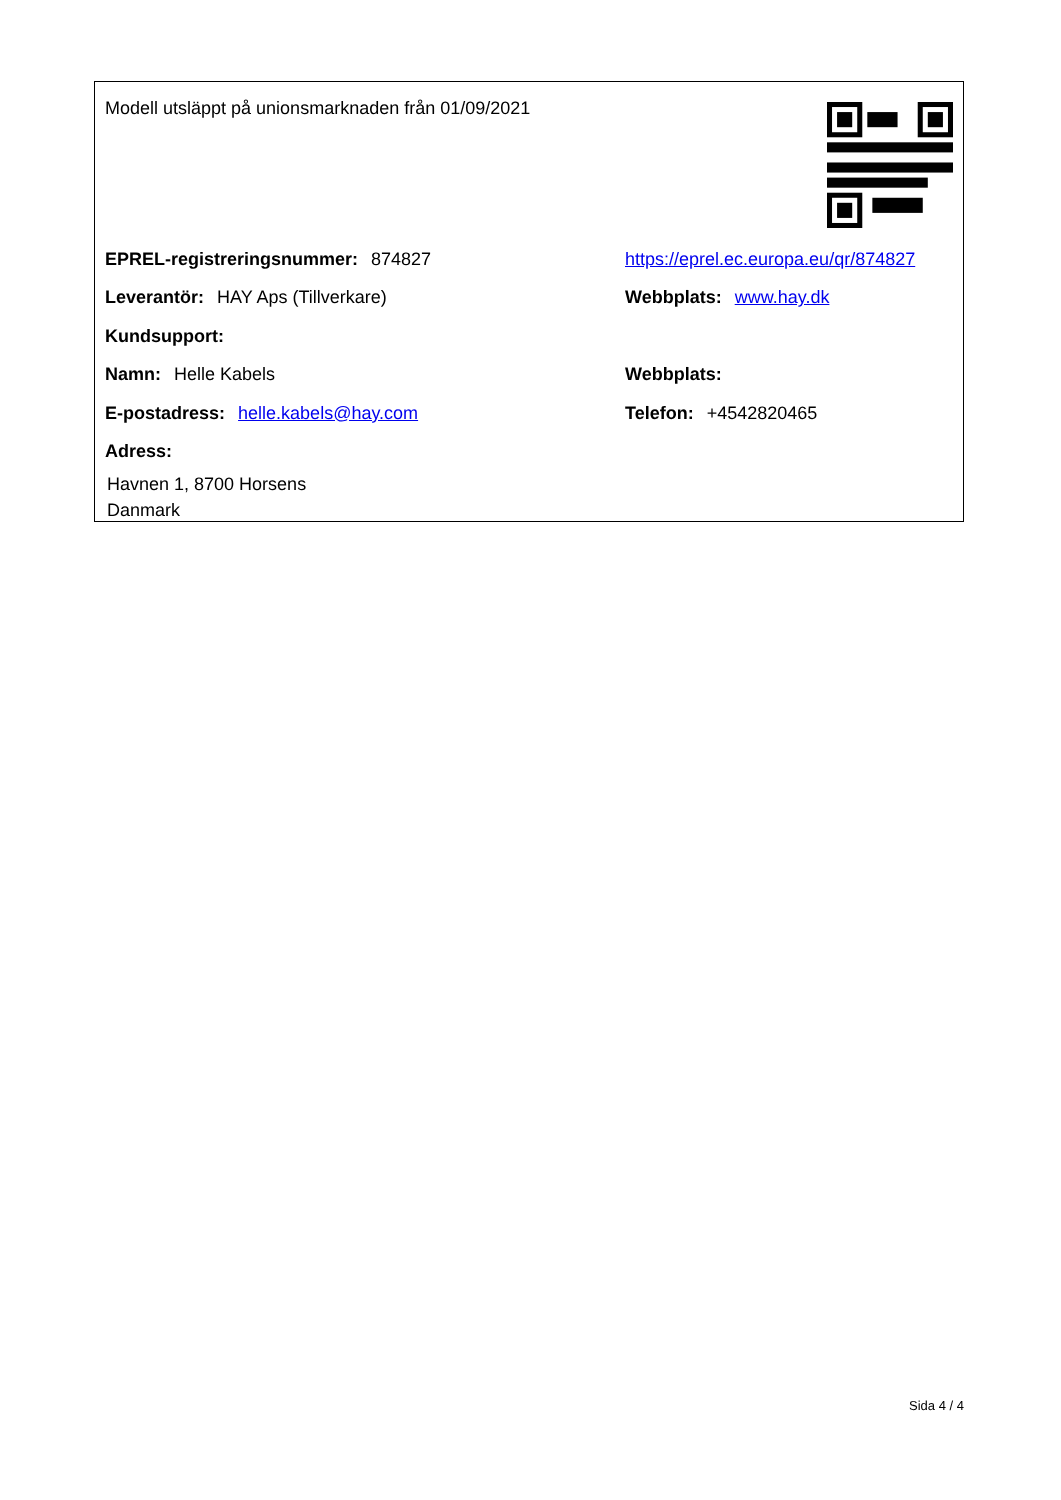Modell utsläppt på unionsmarknaden från 01/09/2021
EPREL-registreringsnummer: 874827
https://eprel.ec.europa.eu/qr/874827
Leverantör: HAY Aps (Tillverkare) Webbplats: www.hay.dk
Kundsupport:
Namn: Helle Kabels Webbplats:
E-postadress: helle.kabels@hay.com Telefon: +4542820465
Adress:
Havnen 1, 8700 Horsens
Danmark
Sida 4 / 4